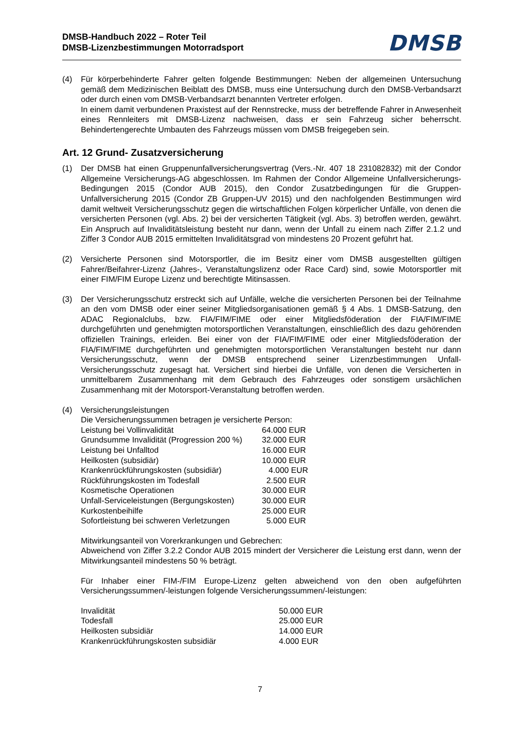DMSB-Handbuch 2022 – Roter Teil
DMSB-Lizenzbestimmungen Motorradsport
DMSB
(4) Für körperbehinderte Fahrer gelten folgende Bestimmungen: Neben der allgemeinen Untersuchung gemäß dem Medizinischen Beiblatt des DMSB, muss eine Untersuchung durch den DMSB-Verbandsarzt oder durch einen vom DMSB-Verbandsarzt benannten Vertreter erfolgen.
In einem damit verbundenen Praxistest auf der Rennstrecke, muss der betreffende Fahrer in Anwesenheit eines Rennleiters mit DMSB-Lizenz nachweisen, dass er sein Fahrzeug sicher beherrscht. Behindertengerechte Umbauten des Fahrzeugs müssen vom DMSB freigegeben sein.
Art. 12 Grund- Zusatzversicherung
(1) Der DMSB hat einen Gruppenunfallversicherungsvertrag (Vers.-Nr. 407 18 231082832) mit der Condor Allgemeine Versicherungs-AG abgeschlossen. Im Rahmen der Condor Allgemeine Unfallversicherungs-Bedingungen 2015 (Condor AUB 2015), den Condor Zusatzbedingungen für die Gruppen-Unfallversicherung 2015 (Condor ZB Gruppen-UV 2015) und den nachfolgenden Bestimmungen wird damit weltweit Versicherungsschutz gegen die wirtschaftlichen Folgen körperlicher Unfälle, von denen die versicherten Personen (vgl. Abs. 2) bei der versicherten Tätigkeit (vgl. Abs. 3) betroffen werden, gewährt. Ein Anspruch auf Invaliditätsleistung besteht nur dann, wenn der Unfall zu einem nach Ziffer 2.1.2 und Ziffer 3 Condor AUB 2015 ermittelten Invaliditätsgrad von mindestens 20 Prozent geführt hat.
(2) Versicherte Personen sind Motorsportler, die im Besitz einer vom DMSB ausgestellten gültigen Fahrer/Beifahrer-Lizenz (Jahres-, Veranstaltungslizenz oder Race Card) sind, sowie Motorsportler mit einer FIM/FIM Europe Lizenz und berechtigte Mitinsassen.
(3) Der Versicherungsschutz erstreckt sich auf Unfälle, welche die versicherten Personen bei der Teilnahme an den vom DMSB oder einer seiner Mitgliedsorganisationen gemäß § 4 Abs. 1 DMSB-Satzung, den ADAC Regionalclubs, bzw. FIA/FIM/FIME oder einer Mitgliedsföderation der FIA/FIM/FIME durchgeführten und genehmigten motorsportlichen Veranstaltungen, einschließlich des dazu gehörenden offiziellen Trainings, erleiden. Bei einer von der FIA/FIM/FIME oder einer Mitgliedsföderation der FIA/FIM/FIME durchgeführten und genehmigten motorsportlichen Veranstaltungen besteht nur dann Versicherungsschutz, wenn der DMSB entsprechend seiner Lizenzbestimmungen Unfall-Versicherungsschutz zugesagt hat. Versichert sind hierbei die Unfälle, von denen die Versicherten in unmittelbarem Zusammenhang mit dem Gebrauch des Fahrzeuges oder sonstigem ursächlichen Zusammenhang mit der Motorsport-Veranstaltung betroffen werden.
(4) Versicherungsleistungen
Die Versicherungssummen betragen je versicherte Person:
| Leistung bei Vollinvalidität | 64.000 EUR |
| Grundsumme Invalidität (Progression 200 %) | 32.000 EUR |
| Leistung bei Unfalltod | 16.000 EUR |
| Heilkosten (subsidiär) | 10.000 EUR |
| Krankenrückführungskosten (subsidiär) | 4.000 EUR |
| Rückführungskosten im Todesfall | 2.500 EUR |
| Kosmetische Operationen | 30.000 EUR |
| Unfall-Serviceleistungen (Bergungskosten) | 30.000 EUR |
| Kurkostenbeihilfe | 25.000 EUR |
| Sofortleistung bei schweren Verletzungen | 5.000 EUR |
Mitwirkungsanteil von Vorerkrankungen und Gebrechen:
Abweichend von Ziffer 3.2.2 Condor AUB 2015 mindert der Versicherer die Leistung erst dann, wenn der Mitwirkungsanteil mindestens 50 % beträgt.
Für Inhaber einer FIM-/FIM Europe-Lizenz gelten abweichend von den oben aufgeführten Versicherungssummen/-leistungen folgende Versicherungssummen/-leistungen:
| Invalidität | 50.000 EUR |
| Todesfall | 25.000 EUR |
| Heilkosten subsidiär | 14.000 EUR |
| Krankenrückführungskosten subsidiär | 4.000 EUR |
7